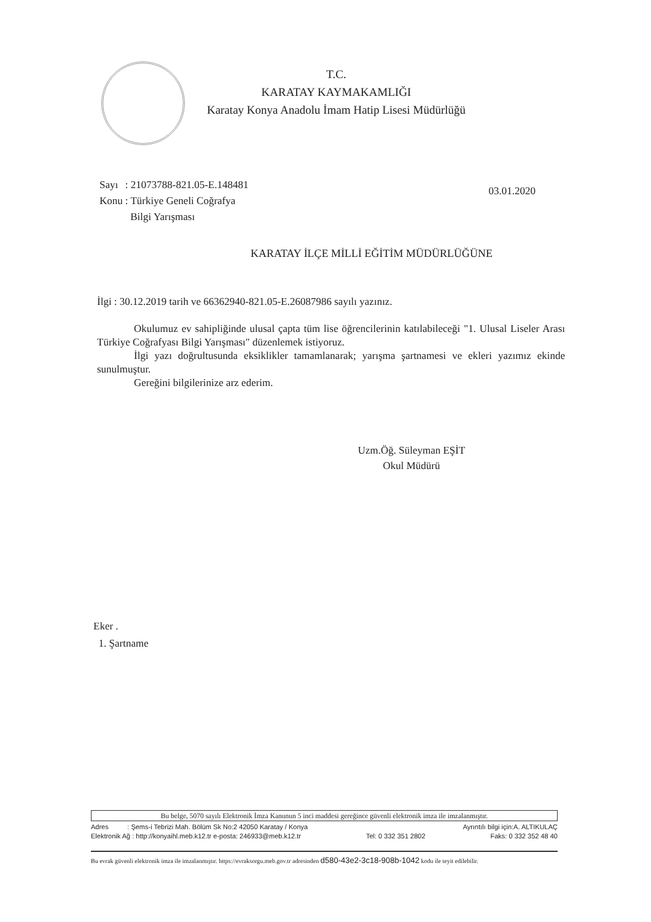T.C.
KARATAY KAYMAKAMLIĞI
Karatay Konya Anadolu İmam Hatip Lisesi Müdürlüğü
| Sayı | : 21073788-821.05-E.148481 |
| Konu | : Türkiye Geneli Coğrafya Bilgi Yarışması |
03.01.2020
KARATAY İLÇE MİLLİ EĞİTİM MÜDÜRLÜĞÜNE
İlgi : 30.12.2019 tarih ve 66362940-821.05-E.26087986 sayılı yazınız.
Okulumuz ev sahipliğinde ulusal çapta tüm lise öğrencilerinin katılabileceği "1. Ulusal Liseler Arası Türkiye Coğrafyası Bilgi Yarışması" düzenlemek istiyoruz.
İlgi yazı doğrultusunda eksiklikler tamamlanarak; yarışma şartnamesi ve ekleri yazımız ekinde sunulmuştur.
Gereğini bilgilerinize arz ederim.
Uzm.Öğ. Süleyman EŞİT
Okul Müdürü
Eker .
1. Şartname
Bu belge, 5070 sayılı Elektronik İmza Kanunun 5 inci maddesi gereğince güvenli elektronik imza ile imzalanmıştır.
Adres : Şems-i Tebrizi Mah. Bölüm Sk No:2 42050 Karatay / Konya Ayrıntılı bilgi için:A. ALTIKULAÇ
Elektronik Ağ : http://konyaihl.meb.k12.tr e-posta: 246933@meb.k12.tr Tel: 0 332 351 2802 Faks: 0 332 352 48 40
Bu evrak güvenli elektronik imza ile imzalanmıştır. https://evraksorgu.meb.gov.tr adresinden d580-43e2-3c18-908b-1042 kodu ile teyit edilebilir.